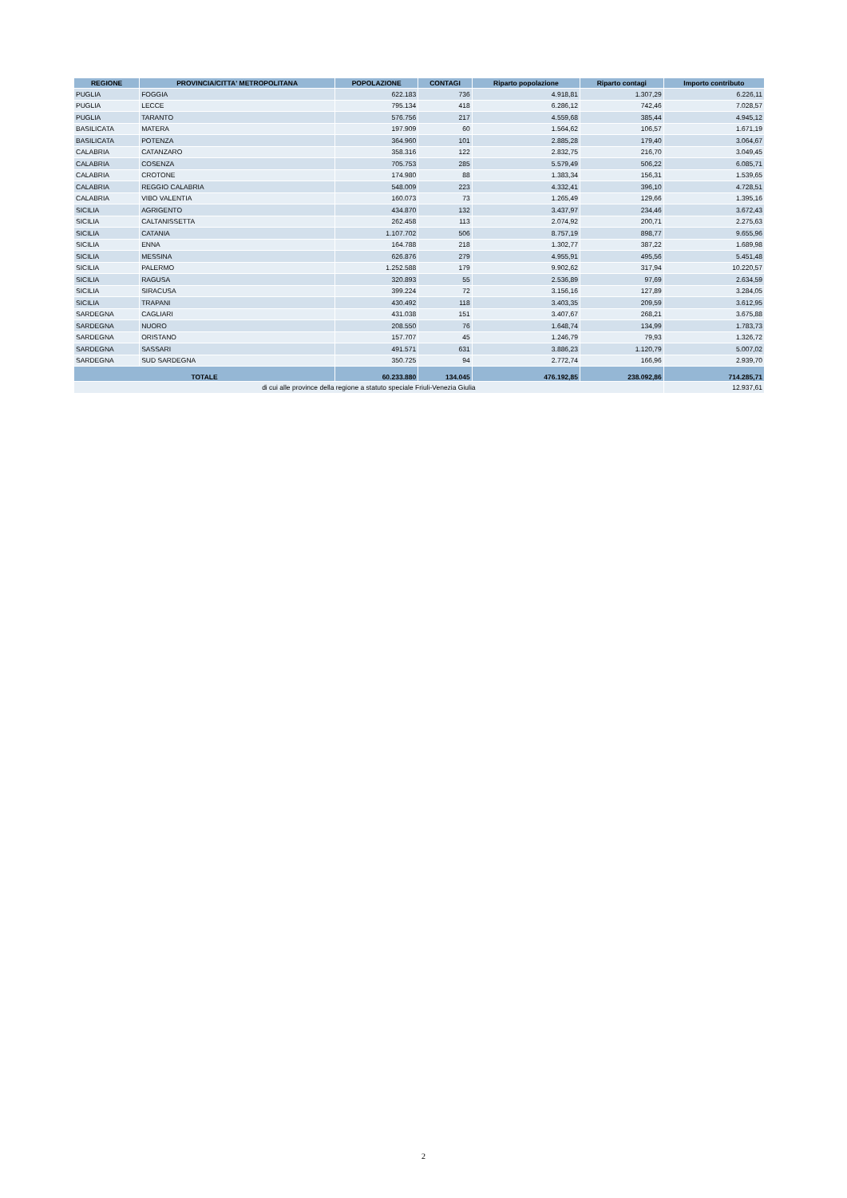| REGIONE | PROVINCIA/CITTA' METROPOLITANA | POPOLAZIONE | CONTAGI | Riparto popolazione | Riparto contagi | Importo contributo |
| --- | --- | --- | --- | --- | --- | --- |
| PUGLIA | FOGGIA | 622.183 | 736 | 4.918,81 | 1.307,29 | 6.226,11 |
| PUGLIA | LECCE | 795.134 | 418 | 6.286,12 | 742,46 | 7.028,57 |
| PUGLIA | TARANTO | 576.756 | 217 | 4.559,68 | 385,44 | 4.945,12 |
| BASILICATA | MATERA | 197.909 | 60 | 1.564,62 | 106,57 | 1.671,19 |
| BASILICATA | POTENZA | 364.960 | 101 | 2.885,28 | 179,40 | 3.064,67 |
| CALABRIA | CATANZARO | 358.316 | 122 | 2.832,75 | 216,70 | 3.049,45 |
| CALABRIA | COSENZA | 705.753 | 285 | 5.579,49 | 506,22 | 6.085,71 |
| CALABRIA | CROTONE | 174.980 | 88 | 1.383,34 | 156,31 | 1.539,65 |
| CALABRIA | REGGIO CALABRIA | 548.009 | 223 | 4.332,41 | 396,10 | 4.728,51 |
| CALABRIA | VIBO VALENTIA | 160.073 | 73 | 1.265,49 | 129,66 | 1.395,16 |
| SICILIA | AGRIGENTO | 434.870 | 132 | 3.437,97 | 234,46 | 3.672,43 |
| SICILIA | CALTANISSETTA | 262.458 | 113 | 2.074,92 | 200,71 | 2.275,63 |
| SICILIA | CATANIA | 1.107.702 | 506 | 8.757,19 | 898,77 | 9.655,96 |
| SICILIA | ENNA | 164.788 | 218 | 1.302,77 | 387,22 | 1.689,98 |
| SICILIA | MESSINA | 626.876 | 279 | 4.955,91 | 495,56 | 5.451,48 |
| SICILIA | PALERMO | 1.252.588 | 179 | 9.902,62 | 317,94 | 10.220,57 |
| SICILIA | RAGUSA | 320.893 | 55 | 2.536,89 | 97,69 | 2.634,59 |
| SICILIA | SIRACUSA | 399.224 | 72 | 3.156,16 | 127,89 | 3.284,05 |
| SICILIA | TRAPANI | 430.492 | 118 | 3.403,35 | 209,59 | 3.612,95 |
| SARDEGNA | CAGLIARI | 431.038 | 151 | 3.407,67 | 268,21 | 3.675,88 |
| SARDEGNA | NUORO | 208.550 | 76 | 1.648,74 | 134,99 | 1.783,73 |
| SARDEGNA | ORISTANO | 157.707 | 45 | 1.246,79 | 79,93 | 1.326,72 |
| SARDEGNA | SASSARI | 491.571 | 631 | 3.886,23 | 1.120,79 | 5.007,02 |
| SARDEGNA | SUD SARDEGNA | 350.725 | 94 | 2.772,74 | 166,96 | 2.939,70 |
| TOTALE | | 60.233.880 | 134.045 | 476.192,85 | 238.092,86 | 714.285,71 |
| di cui alle province della regione a statuto speciale Friuli-Venezia Giulia | | | | | | 12.937,61 |
2